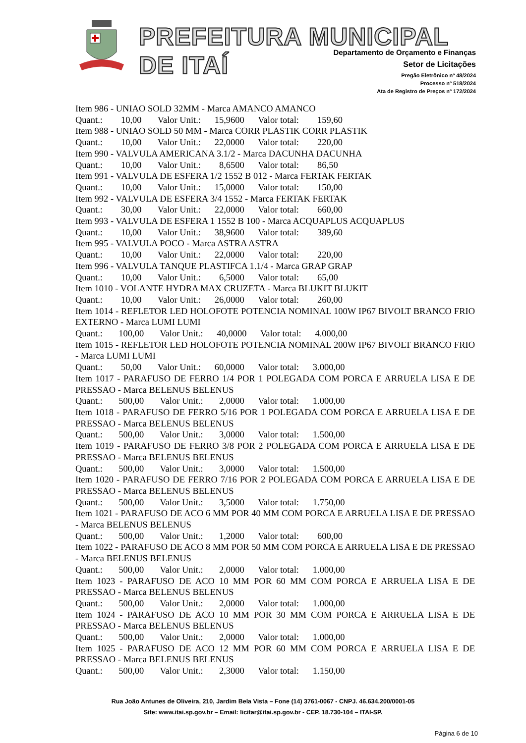PREFEITURA MUNICIPAL DE ITAÍ
Departamento de Orçamento e Finanças
Setor de Licitações
Pregão Eletrônico nº 48/2024
Processo nº 518/2024
Ata de Registro de Preços nº 172/2024
Item 986 - UNIAO SOLD 32MM - Marca AMANCO AMANCO
Quant.: 10,00 Valor Unit.: 15,9600 Valor total: 159,60
Item 988 - UNIAO SOLD 50 MM - Marca CORR PLASTIK CORR PLASTIK
Quant.: 10,00 Valor Unit.: 22,0000 Valor total: 220,00
Item 990 - VALVULA AMERICANA 3.1/2 - Marca DACUNHA DACUNHA
Quant.: 10,00 Valor Unit.: 8,6500 Valor total: 86,50
Item 991 - VALVULA DE ESFERA 1/2 1552 B 012 - Marca FERTAK FERTAK
Quant.: 10,00 Valor Unit.: 15,0000 Valor total: 150,00
Item 992 - VALVULA DE ESFERA 3/4 1552 - Marca FERTAK FERTAK
Quant.: 30,00 Valor Unit.: 22,0000 Valor total: 660,00
Item 993 - VALVULA DE ESFERA 1 1552 B 100 - Marca ACQUAPLUS ACQUAPLUS
Quant.: 10,00 Valor Unit.: 38,9600 Valor total: 389,60
Item 995 - VALVULA POCO - Marca ASTRA ASTRA
Quant.: 10,00 Valor Unit.: 22,0000 Valor total: 220,00
Item 996 - VALVULA TANQUE PLASTIFCA 1.1/4 - Marca GRAP GRAP
Quant.: 10,00 Valor Unit.: 6,5000 Valor total: 65,00
Item 1010 - VOLANTE HYDRA MAX CRUZETA - Marca BLUKIT BLUKIT
Quant.: 10,00 Valor Unit.: 26,0000 Valor total: 260,00
Item 1014 - REFLETOR LED HOLOFOTE POTENCIA NOMINAL 100W IP67 BIVOLT BRANCO FRIO EXTERNO - Marca LUMI LUMI
Quant.: 100,00 Valor Unit.: 40,0000 Valor total: 4.000,00
Item 1015 - REFLETOR LED HOLOFOTE POTENCIA NOMINAL 200W IP67 BIVOLT BRANCO FRIO - Marca LUMI LUMI
Quant.: 50,00 Valor Unit.: 60,0000 Valor total: 3.000,00
Item 1017 - PARAFUSO DE FERRO 1/4 POR 1 POLEGADA COM PORCA E ARRUELA LISA E DE PRESSAO - Marca BELENUS BELENUS
Quant.: 500,00 Valor Unit.: 2,0000 Valor total: 1.000,00
Item 1018 - PARAFUSO DE FERRO 5/16 POR 1 POLEGADA COM PORCA E ARRUELA LISA E DE PRESSAO - Marca BELENUS BELENUS
Quant.: 500,00 Valor Unit.: 3,0000 Valor total: 1.500,00
Item 1019 - PARAFUSO DE FERRO 3/8 POR 2 POLEGADA COM PORCA E ARRUELA LISA E DE PRESSAO - Marca BELENUS BELENUS
Quant.: 500,00 Valor Unit.: 3,0000 Valor total: 1.500,00
Item 1020 - PARAFUSO DE FERRO 7/16 POR 2 POLEGADA COM PORCA E ARRUELA LISA E DE PRESSAO - Marca BELENUS BELENUS
Quant.: 500,00 Valor Unit.: 3,5000 Valor total: 1.750,00
Item 1021 - PARAFUSO DE ACO 6 MM POR 40 MM COM PORCA E ARRUELA LISA E DE PRESSAO - Marca BELENUS BELENUS
Quant.: 500,00 Valor Unit.: 1,2000 Valor total: 600,00
Item 1022 - PARAFUSO DE ACO 8 MM POR 50 MM COM PORCA E ARRUELA LISA E DE PRESSAO - Marca BELENUS BELENUS
Quant.: 500,00 Valor Unit.: 2,0000 Valor total: 1.000,00
Item 1023 - PARAFUSO DE ACO 10 MM POR 60 MM COM PORCA E ARRUELA LISA E DE PRESSAO - Marca BELENUS BELENUS
Quant.: 500,00 Valor Unit.: 2,0000 Valor total: 1.000,00
Item 1024 - PARAFUSO DE ACO 10 MM POR 30 MM COM PORCA E ARRUELA LISA E DE PRESSAO - Marca BELENUS BELENUS
Quant.: 500,00 Valor Unit.: 2,0000 Valor total: 1.000,00
Item 1025 - PARAFUSO DE ACO 12 MM POR 60 MM COM PORCA E ARRUELA LISA E DE PRESSAO - Marca BELENUS BELENUS
Quant.: 500,00 Valor Unit.: 2,3000 Valor total: 1.150,00
Rua João Antunes de Oliveira, 210, Jardim Bela Vista – Fone (14) 3761-0067 - CNPJ. 46.634.200/0001-05
Site: www.itai.sp.gov.br – Email: licitar@itai.sp.gov.br - CEP. 18.730-104 – ITAI-SP.
Página 6 de 10